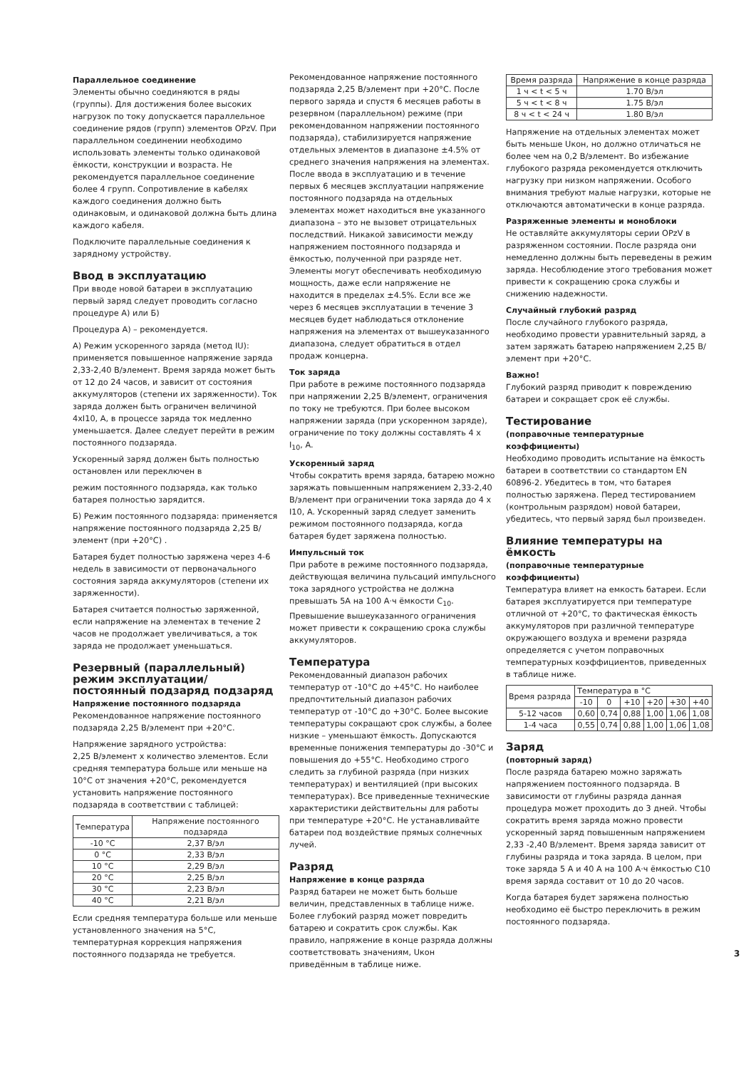Параллельное соединение
Элементы обычно соединяются в ряды (группы). Для достижения более высоких нагрузок по току допускается параллельное соединение рядов (групп) элементов OPzV. При параллельном соединении необходимо использовать элементы только одинаковой ёмкости, конструкции и возраста. Не рекомендуется параллельное соединение более 4 групп. Сопротивление в кабелях каждого соединения должно быть одинаковым, и одинаковой должна быть длина каждого кабеля.
Подключите параллельные соединения к зарядному устройству.
Ввод в эксплуатацию
При вводе новой батареи в эксплуатацию первый заряд следует проводить согласно процедуре А) или Б)
Процедура А) – рекомендуется.
А) Режим ускоренного заряда (метод IU): применяется повышенное напряжение заряда 2,33-2,40 В/элемент. Время заряда может быть от 12 до 24 часов, и зависит от состояния аккумуляторов (степени их заряженности). Ток заряда должен быть ограничен величиной 4xI10, А, в процессе заряда ток медленно уменьшается. Далее следует перейти в режим постоянного подзаряда.
Ускоренный заряд должен быть полностью остановлен или переключен в
режим постоянного подзаряда, как только батарея полностью зарядится.
Б) Режим постоянного подзаряда: применяется напряжение постоянного подзаряда 2,25 В/элемент (при +20°C) .
Батарея будет полностью заряжена через 4-6 недель в зависимости от первоначального состояния заряда аккумуляторов (степени их заряженности).
Батарея считается полностью заряженной, если напряжение на элементах в течение 2 часов не продолжает увеличиваться, а ток заряда не продолжает уменьшаться.
Резервный (параллельный) режим эксплуатации/ постоянный подзаряд подзаряд
Напряжение постоянного подзаряда
Рекомендованное напряжение постоянного подзаряда 2,25 В/элемент при +20°C.
Напряжение зарядного устройства:
2,25 В/элемент х количество элементов. Если средняя температура больше или меньше на 10°C от значения +20°C, рекомендуется установить напряжение постоянного подзаряда в соответствии с таблицей:
| Температура | Напряжение постоянного подзаряда |
| --- | --- |
| -10 °C | 2,37 В/эл |
| 0 °C | 2,33 В/эл |
| 10 °C | 2,29 В/эл |
| 20 °C | 2,25 В/эл |
| 30 °C | 2,23 В/эл |
| 40 °C | 2,21 В/эл |
Если средняя температура больше или меньше установленного значения на 5°C, температурная коррекция напряжения постоянного подзаряда не требуется.
Рекомендованное напряжение постоянного подзаряда 2,25 В/элемент при +20°C. После первого заряда и спустя 6 месяцев работы в резервном (параллельном) режиме (при рекомендованном напряжении постоянного подзаряда), стабилизируется напряжение отдельных элементов в диапазоне ±4.5% от среднего значения напряжения на элементах. После ввода в эксплуатацию и в течение первых 6 месяцев эксплуатации напряжение постоянного подзаряда на отдельных элементах может находиться вне указанного диапазона – это не вызовет отрицательных последствий. Никакой зависимости между напряжением постоянного подзаряда и ёмкостью, полученной при разряде нет. Элементы могут обеспечивать необходимую мощность, даже если напряжение не находится в пределах ±4.5%. Если все же через 6 месяцев эксплуатации в течение 3 месяцев будет наблюдаться отклонение напряжения на элементах от вышеуказанного диапазона, следует обратиться в отдел продаж концерна.
Ток заряда
При работе в режиме постоянного подзаряда при напряжении 2,25 В/элемент, ограничения по току не требуются. При более высоком напряжении заряда (при ускоренном заряде), ограничение по току должны составлять 4 x I<sub>10</sub>, A.
Ускоренный заряд
Чтобы сократить время заряда, батарею можно заряжать повышенным напряжением 2,33-2,40 В/элемент при ограничении тока заряда до 4 x I10, A. Ускоренный заряд следует заменить режимом постоянного подзаряда, когда батарея будет заряжена полностью.
Импульсный ток
При работе в режиме постоянного подзаряда, действующая величина пульсаций импульсного тока зарядного устройства не должна превышать 5А на 100 А·ч ёмкости C<sub>10</sub>. Превышение вышеуказанного ограничения может привести к сокращению срока службы аккумуляторов.
Температура
Рекомендованный диапазон рабочих температур от -10°C до +45°C. Но наиболее предпочтительный диапазон рабочих температур от -10°C до +30°C. Более высокие температуры сокращают срок службы, а более низкие – уменьшают ёмкость. Допускаются временные понижения температуры до -30°C и повышения до +55°C. Необходимо строго следить за глубиной разряда (при низких температурах) и вентиляцией (при высоких температурах). Все приведенные технические характеристики действительны для работы при температуре +20°C. Не устанавливайте батареи под воздействие прямых солнечных лучей.
Разряд
Напряжение в конце разряда
Разряд батареи не может быть больше величин, представленных в таблице ниже. Более глубокий разряд может повредить батарею и сократить срок службы. Как правило, напряжение в конце разряда должны соответствовать значениям, Uкон приведённым в таблице ниже.
| Время разряда | Напряжение в конце разряда |
| --- | --- |
| 1 ч < t < 5 ч | 1.70 В/эл |
| 5 ч < t < 8 ч | 1.75 В/эл |
| 8 ч < t < 24 ч | 1.80 В/эл |
Напряжение на отдельных элементах может быть меньше Uкон, но должно отличаться не более чем на 0,2 В/элемент. Во избежание глубокого разряда рекомендуется отключить нагрузку при низком напряжении. Особого внимания требуют малые нагрузки, которые не отключаются автоматически в конце разряда.
Разряженные элементы и моноблоки
Не оставляйте аккумуляторы серии OPzV в разряженном состоянии. После разряда они немедленно должны быть переведены в режим заряда. Несоблюдение этого требования может привести к сокращению срока службы и снижению надежности.
Случайный глубокий разряд
После случайного глубокого разряда, необходимо провести уравнительный заряд, а затем заряжать батарею напряжением 2,25 В/элемент при +20°C.
Важно!
Глубокий разряд приводит к повреждению батареи и сокращает срок её службы.
Тестирование
(поправочные температурные коэффициенты)
Необходимо проводить испытание на ёмкость батареи в соответствии со стандартом EN 60896-2. Убедитесь в том, что батарея полностью заряжена. Перед тестированием (контрольным разрядом) новой батареи, убедитесь, что первый заряд был произведен.
Влияние температуры на ёмкость
(поправочные температурные коэффициенты)
Температура влияет на емкость батареи. Если батарея эксплуатируется при температуре отличной от +20°C, то фактическая ёмкость аккумуляторов при различной температуре окружающего воздуха и времени разряда определяется с учетом поправочных температурных коэффициентов, приведенных в таблице ниже.
| Время разряда | Температура в °C | | | | | |
| --- | --- | --- | --- | --- | --- | --- |
| | -10 | 0 | +10 | +20 | +30 | +40 |
| 5-12 часов | 0,60 | 0,74 | 0,88 | 1,00 | 1,06 | 1,08 |
| 1-4 часа | 0,55 | 0,74 | 0,88 | 1,00 | 1,06 | 1,08 |
Заряд
(повторный заряд)
После разряда батарею можно заряжать напряжением постоянного подзаряда. В зависимости от глубины разряда данная процедура может проходить до 3 дней. Чтобы сократить время заряда можно провести ускоренный заряд повышенным напряжением 2,33 -2,40 В/элемент. Время заряда зависит от глубины разряда и тока заряда. В целом, при токе заряда 5 А и 40 А на 100 А·ч ёмкостью C10 время заряда составит от 10 до 20 часов.
Когда батарея будет заряжена полностью необходимо её быстро переключить в режим постоянного подзаряда.
3